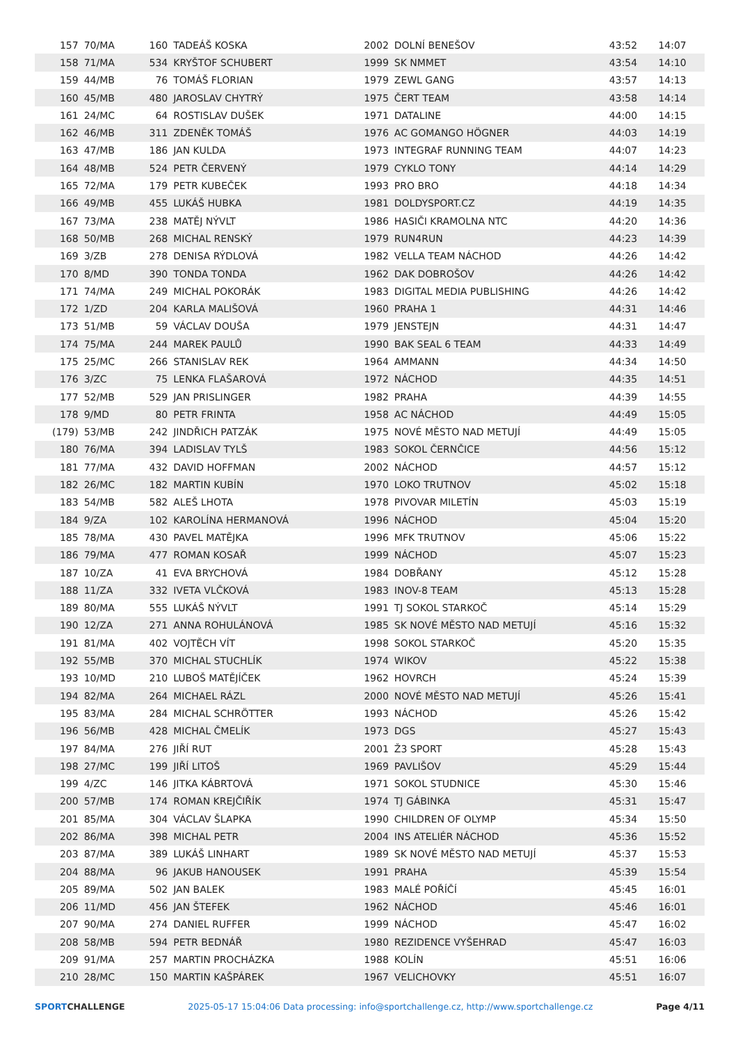| 157 | 70/MA | 160 | TADEÁŠ KOSKA | 2002 | DOLNÍ BENEŠOV | 43:52 | 14:07 |
| 158 | 71/MA | 534 | KRYŠTOF SCHUBERT | 1999 | SK NMMET | 43:54 | 14:10 |
| 159 | 44/MB | 76 | TOMÁŠ FLORIAN | 1979 | ZEWL GANG | 43:57 | 14:13 |
| 160 | 45/MB | 480 | JAROSLAV CHYTRÝ | 1975 | ČERT TEAM | 43:58 | 14:14 |
| 161 | 24/MC | 64 | ROSTISLAV DUŠEK | 1971 | DATALINE | 44:00 | 14:15 |
| 162 | 46/MB | 311 | ZDENĚK TOMÁŠ | 1976 | AC GOMANGO HÖGNER | 44:03 | 14:19 |
| 163 | 47/MB | 186 | JAN KULDA | 1973 | INTEGRAF RUNNING TEAM | 44:07 | 14:23 |
| 164 | 48/MB | 524 | PETR ČERVENÝ | 1979 | CYKLO TONY | 44:14 | 14:29 |
| 165 | 72/MA | 179 | PETR KUBEČEK | 1993 | PRO BRO | 44:18 | 14:34 |
| 166 | 49/MB | 455 | LUKÁŠ HUBKA | 1981 | DOLDYSPORT.CZ | 44:19 | 14:35 |
| 167 | 73/MA | 238 | MATĚJ NÝVLT | 1986 | HASIČI KRAMOLNA NTC | 44:20 | 14:36 |
| 168 | 50/MB | 268 | MICHAL RENSKÝ | 1979 | RUN4RUN | 44:23 | 14:39 |
| 169 | 3/ZB | 278 | DENISA RÝDLOVÁ | 1982 | VELLA TEAM NÁCHOD | 44:26 | 14:42 |
| 170 | 8/MD | 390 | TONDA TONDA | 1962 | DAK DOBROŠOV | 44:26 | 14:42 |
| 171 | 74/MA | 249 | MICHAL POKORÁK | 1983 | DIGITAL MEDIA PUBLISHING | 44:26 | 14:42 |
| 172 | 1/ZD | 204 | KARLA MALIŠOVÁ | 1960 | PRAHA 1 | 44:31 | 14:46 |
| 173 | 51/MB | 59 | VÁCLAV DOUŠA | 1979 | JENSTEJN | 44:31 | 14:47 |
| 174 | 75/MA | 244 | MAREK PAULŮ | 1990 | BAK SEAL 6 TEAM | 44:33 | 14:49 |
| 175 | 25/MC | 266 | STANISLAV REK | 1964 | AMMANN | 44:34 | 14:50 |
| 176 | 3/ZC | 75 | LENKA FLAŠAROVÁ | 1972 | NÁCHOD | 44:35 | 14:51 |
| 177 | 52/MB | 529 | JAN PRISLINGER | 1982 | PRAHA | 44:39 | 14:55 |
| 178 | 9/MD | 80 | PETR FRINTA | 1958 | AC NÁCHOD | 44:49 | 15:05 |
| (179) | 53/MB | 242 | JINDŘICH PATZÁK | 1975 | NOVÉ MĚSTO NAD METUJÍ | 44:49 | 15:05 |
| 180 | 76/MA | 394 | LADISLAV TYLŠ | 1983 | SOKOL ČERNČICE | 44:56 | 15:12 |
| 181 | 77/MA | 432 | DAVID HOFFMAN | 2002 | NÁCHOD | 44:57 | 15:12 |
| 182 | 26/MC | 182 | MARTIN KUBÍN | 1970 | LOKO TRUTNOV | 45:02 | 15:18 |
| 183 | 54/MB | 582 | ALEŠ LHOTA | 1978 | PIVOVAR MILETÍN | 45:03 | 15:19 |
| 184 | 9/ZA | 102 | KAROLÍNA HERMANOVÁ | 1996 | NÁCHOD | 45:04 | 15:20 |
| 185 | 78/MA | 430 | PAVEL MATĚJKA | 1996 | MFK TRUTNOV | 45:06 | 15:22 |
| 186 | 79/MA | 477 | ROMAN KOSAŘ | 1999 | NÁCHOD | 45:07 | 15:23 |
| 187 | 10/ZA | 41 | EVA BRYCHOVÁ | 1984 | DOBŘANY | 45:12 | 15:28 |
| 188 | 11/ZA | 332 | IVETA VLČKOVÁ | 1983 | INOV-8 TEAM | 45:13 | 15:28 |
| 189 | 80/MA | 555 | LUKÁŠ NÝVLT | 1991 | TJ SOKOL STARKOČ | 45:14 | 15:29 |
| 190 | 12/ZA | 271 | ANNA ROHULÁNOVÁ | 1985 | SK NOVÉ MĚSTO NAD METUJÍ | 45:16 | 15:32 |
| 191 | 81/MA | 402 | VOJTĚCH VÍT | 1998 | SOKOL STARKOČ | 45:20 | 15:35 |
| 192 | 55/MB | 370 | MICHAL STUCHLÍK | 1974 | WIKOV | 45:22 | 15:38 |
| 193 | 10/MD | 210 | LUBOŠ MATĚJÍČEK | 1962 | HOVRCH | 45:24 | 15:39 |
| 194 | 82/MA | 264 | MICHAEL RÁZL | 2000 | NOVÉ MĚSTO NAD METUJÍ | 45:26 | 15:41 |
| 195 | 83/MA | 284 | MICHAL SCHRÖTTER | 1993 | NÁCHOD | 45:26 | 15:42 |
| 196 | 56/MB | 428 | MICHAL ČMELÍK | 1973 | DGS | 45:27 | 15:43 |
| 197 | 84/MA | 276 | JIŘÍ RUT | 2001 | Ž3 SPORT | 45:28 | 15:43 |
| 198 | 27/MC | 199 | JIŘÍ LITOŠ | 1969 | PAVLIŠOV | 45:29 | 15:44 |
| 199 | 4/ZC | 146 | JITKA KÁBRTOVÁ | 1971 | SOKOL STUDNICE | 45:30 | 15:46 |
| 200 | 57/MB | 174 | ROMAN KREJČIŘÍK | 1974 | TJ GÁBINKA | 45:31 | 15:47 |
| 201 | 85/MA | 304 | VÁCLAV ŠLAPKA | 1990 | CHILDREN OF OLYMP | 45:34 | 15:50 |
| 202 | 86/MA | 398 | MICHAL PETR | 2004 | INS ATELIÉR NÁCHOD | 45:36 | 15:52 |
| 203 | 87/MA | 389 | LUKÁŠ LINHART | 1989 | SK NOVÉ MĚSTO NAD METUJÍ | 45:37 | 15:53 |
| 204 | 88/MA | 96 | JAKUB HANOUSEK | 1991 | PRAHA | 45:39 | 15:54 |
| 205 | 89/MA | 502 | JAN BALEK | 1983 | MALÉ POŘÍČÍ | 45:45 | 16:01 |
| 206 | 11/MD | 456 | JAN ŠTEFEK | 1962 | NÁCHOD | 45:46 | 16:01 |
| 207 | 90/MA | 274 | DANIEL RUFFER | 1999 | NÁCHOD | 45:47 | 16:02 |
| 208 | 58/MB | 594 | PETR BEDNÁŘ | 1980 | REZIDENCE VYŠEHRAD | 45:47 | 16:03 |
| 209 | 91/MA | 257 | MARTIN PROCHÁZKA | 1988 | KOLÍN | 45:51 | 16:06 |
| 210 | 28/MC | 150 | MARTIN KAŠPÁREK | 1967 | VELICHOVKY | 45:51 | 16:07 |
SPORTCHALLENGE 2025-05-17 15:04:06 Data processing: info@sportchallenge.cz, http://www.sportchallenge.cz
Page 4/11